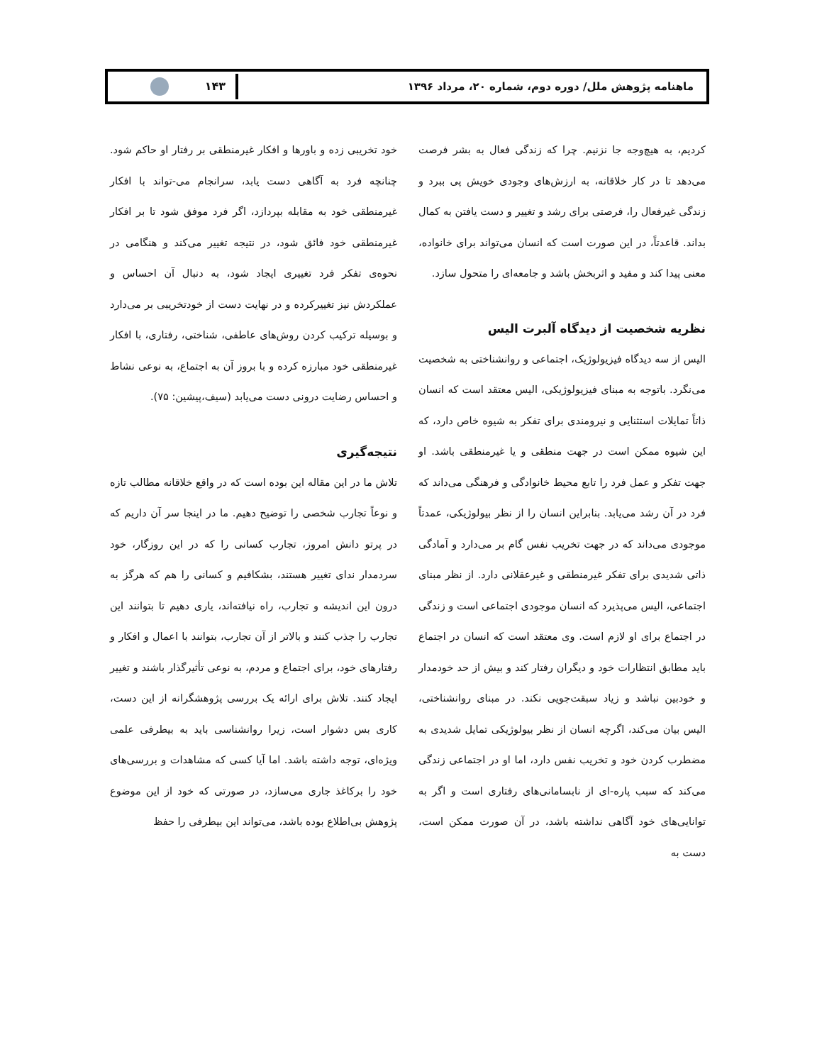ماهنامه پژوهش ملل/ دوره دوم، شماره ۲۰، مرداد ۱۳۹۶
۱۴۳
کردیم، به هیچ‌وجه جا نزنیم. چرا که زندگی فعال به بشر فرصت می‌دهد تا در کار خلاقانه، به ارزش‌های وجودی خویش پی ببرد و زندگی غیرفعال را، فرصتی برای رشد و تغییر و دست یافتن به کمال بداند. قاعدتاً، در این صورت است که انسان می‌تواند برای خانواده، معنی پیدا کند و مفید و اثربخش باشد و جامعه‌ای را متحول سازد.
نظریه شخصیت از دیدگاه آلبرت الیس
الیس از سه دیدگاه فیزیولوژیک، اجتماعی و روانشناختی به شخصیت می‌نگرد. باتوجه به مبنای فیزیولوژیکی، الیس معتقد است که انسان ذاتاً تمایلات استثنایی و نیرومندی برای تفکر به شیوه خاص دارد، که این شیوه ممکن است در جهت منطقی و یا غیرمنطقی باشد. او جهت تفکر و عمل فرد را تابع محیط خانوادگی و فرهنگی می‌داند که فرد در آن رشد می‌یابد. بنابراین انسان را از نظر بیولوژیکی، عمدتاً موجودی می‌داند که در جهت تخریب نفس گام بر می‌دارد و آمادگی ذاتی شدیدی برای تفکر غیرمنطقی و غیرعقلانی دارد. از نظر مبنای اجتماعی، الیس می‌پذیرد که انسان موجودی اجتماعی است و زندگی در اجتماع برای او لازم است. وی معتقد است که انسان در اجتماع باید مطابق انتظارات خود و دیگران رفتار کند و بیش از حد خودمدار و خودبین نباشد و زیاد سبقت‌جویی نکند. در مبنای روانشناختی، الیس بیان می‌کند، اگرچه انسان از نظر بیولوژیکی تمایل شدیدی به مضطرب کردن خود و تخریب نفس دارد، اما او در اجتماعی زندگی می‌کند که سبب پاره-ای از نابسامانی‌های رفتاری است و اگر به توانایی‌های خود آگاهی نداشته باشد، در آن صورت ممکن است، دست به
خود تخریبی زده و باورها و افکار غیرمنطقی بر رفتار او حاکم شود. چنانچه فرد به آگاهی دست یابد، سرانجام می-تواند با افکار غیرمنطقی خود به مقابله بپردازد، اگر فرد موفق شود تا بر افکار غیرمنطقی خود فائق شود، در نتیجه تغییر می‌کند و هنگامی در نحوه‌ی تفکر فرد تغییری ایجاد شود، به دنبال آن احساس و عملکردش نیز تغییرکرده و در نهایت دست از خودتخریبی بر می‌دارد و بوسیله ترکیب کردن روش‌های عاطفی، شناختی، رفتاری، با افکار غیرمنطقی خود مبارزه کرده و با بروز آن به اجتماع، به نوعی نشاط و احساس رضایت درونی دست می‌یابد (سیف،پیشین: ۷۵).
نتیجه‌گیری
تلاش ما در این مقاله این بوده است که در واقع خلاقانه مطالب تازه و نوعاً تجارب شخصی را توضیح دهیم. ما در اینجا سر آن داریم که در پرتو دانش امروز، تجارب کسانی را که در این روزگار، خود سردمدار ندای تغییر هستند، بشکافیم و کسانی را هم که هرگز به درون این اندیشه و تجارب، راه نیافته‌اند، یاری دهیم تا بتوانند این تجارب را جذب کنند و بالاتر از آن تجارب، بتوانند با اعمال و افکار و رفتارهای خود، برای اجتماع و مردم، به نوعی تأثیرگذار باشند و تغییر ایجاد کنند. تلاش برای ارائه یک بررسی پژوهشگرانه از این دست، کاری بس دشوار است، زیرا روانشناسی باید به بیطرفی علمی ویژه‌ای، توجه داشته باشد. اما آیا کسی که مشاهدات و بررسی‌های خود را برکاغذ جاری می‌سازد، در صورتی که خود از این موضوع پژوهش بی‌اطلاع بوده باشد، می‌تواند این بیطرفی را حفظ